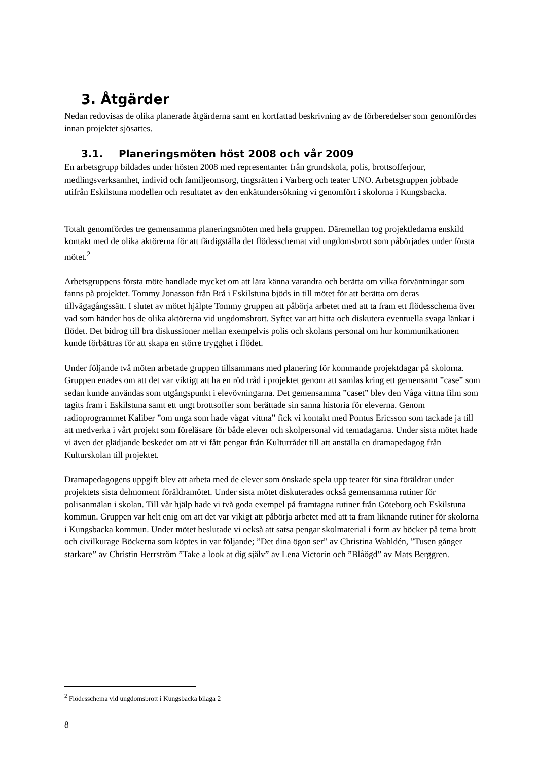3. Åtgärder
Nedan redovisas de olika planerade åtgärderna samt en kortfattad beskrivning av de förberedelser som genomfördes innan projektet sjösattes.
3.1. Planeringsmöten höst 2008 och vår 2009
En arbetsgrupp bildades under hösten 2008 med representanter från grundskola, polis, brottsofferjour, medlingsverksamhet, individ och familjeomsorg, tingsrätten i Varberg och teater UNO. Arbetsgruppen jobbade utifrån Eskilstuna modellen och resultatet av den enkätundersökning vi genomfört i skolorna i Kungsbacka.
Totalt genomfördes tre gemensamma planeringsmöten med hela gruppen. Däremellan tog projektledarna enskild kontakt med de olika aktörerna för att färdigställa det flödesschemat vid ungdomsbrott som påbörjades under första mötet.<sup>2</sup>
Arbetsgruppens första möte handlade mycket om att lära känna varandra och berätta om vilka förväntningar som fanns på projektet. Tommy Jonasson från Brå i Eskilstuna bjöds in till mötet för att berätta om deras tillvägagångssätt. I slutet av mötet hjälpte Tommy gruppen att påbörja arbetet med att ta fram ett flödesschema över vad som händer hos de olika aktörerna vid ungdomsbrott. Syftet var att hitta och diskutera eventuella svaga länkar i flödet. Det bidrog till bra diskussioner mellan exempelvis polis och skolans personal om hur kommunikationen kunde förbättras för att skapa en större trygghet i flödet.
Under följande två möten arbetade gruppen tillsammans med planering för kommande projektdagar på skolorna. Gruppen enades om att det var viktigt att ha en röd tråd i projektet genom att samlas kring ett gemensamt ”case” som sedan kunde användas som utgångspunkt i elevövningarna. Det gemensamma ”caset” blev den Våga vittna film som tagits fram i Eskilstuna samt ett ungt brottsoffer som berättade sin sanna historia för eleverna. Genom radioprogrammet Kaliber ”om unga som hade vågat vittna” fick vi kontakt med Pontus Ericsson som tackade ja till att medverka i vårt projekt som föreläsare för både elever och skolpersonal vid temadagarna. Under sista mötet hade vi även det glädjande beskedet om att vi fått pengar från Kulturrådet till att anställa en dramapedagog från Kulturskolan till projektet.
Dramapedagogens uppgift blev att arbeta med de elever som önskade spela upp teater för sina föräldrar under projektets sista delmoment föräldramötet. Under sista mötet diskuterades också gemensamma rutiner för polisanmälan i skolan. Till vår hjälp hade vi två goda exempel på framtagna rutiner från Göteborg och Eskilstuna kommun. Gruppen var helt enig om att det var vikigt att påbörja arbetet med att ta fram liknande rutiner för skolorna i Kungsbacka kommun. Under mötet beslutade vi också att satsa pengar skolmaterial i form av böcker på tema brott och civilkurage Böckerna som köptes in var följande; ”Det dina ögon ser” av Christina Wahldén, ”Tusen gånger starkare” av Christin Herrström ”Take a look at dig själv” av Lena Victorin och ”Blåögd” av Mats Berggren.
<sup>2</sup> Flödesschema vid ungdomsbrott i Kungsbacka bilaga 2
8